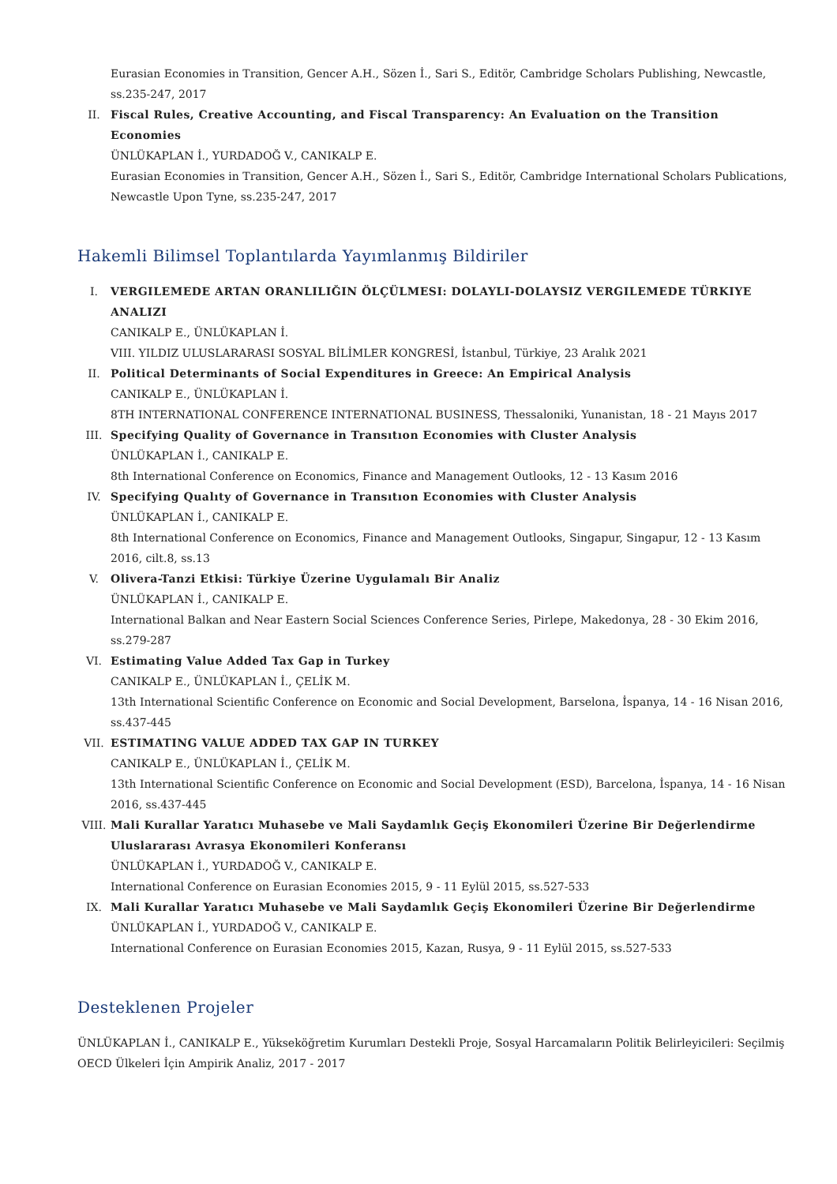Eurasian Economies in Transition, Gencer A.H., Sözen İ., Sari S., Editör, Cambridge Scholars Publishing, Newcastle, ss.235-247, 2017
II. Fiscal Rules, Creative Accounting, and Fiscal Transparency: An Evaluation on the Transition Economies
ÜNLÜKAPLAN İ., YURDADOĞ V., CANIKALP E.
Eurasian Economies in Transition, Gencer A.H., Sözen İ., Sari S., Editör, Cambridge International Scholars Publications, Newcastle Upon Tyne, ss.235-247, 2017
Hakemli Bilimsel Toplantılarda Yayımlanmış Bildiriler
I. VERGILEMEDE ARTAN ORANLILIĞIN ÖLÇÜLMESI: DOLAYLI-DOLAYSIZ VERGILEMEDE TÜRKIYE ANALIZI
CANIKALP E., ÜNLÜKAPLAN İ.
VIII. YILDIZ ULUSLARARASI SOSYAL BİLİMLER KONGRESİ, İstanbul, Türkiye, 23 Aralık 2021
II. Political Determinants of Social Expenditures in Greece: An Empirical Analysis
CANIKALP E., ÜNLÜKAPLAN İ.
8TH INTERNATIONAL CONFERENCE INTERNATIONAL BUSINESS, Thessaloniki, Yunanistan, 18 - 21 Mayıs 2017
III. Specifying Quality of Governance in Transıtıon Economies with Cluster Analysis
ÜNLÜKAPLAN İ., CANIKALP E.
8th International Conference on Economics, Finance and Management Outlooks, 12 - 13 Kasım 2016
IV. Specifying Qualıty of Governance in Transıtıon Economies with Cluster Analysis
ÜNLÜKAPLAN İ., CANIKALP E.
8th International Conference on Economics, Finance and Management Outlooks, Singapur, Singapur, 12 - 13 Kasım 2016, cilt.8, ss.13
V. Olivera-Tanzi Etkisi: Türkiye Üzerine Uygulamalı Bir Analiz
ÜNLÜKAPLAN İ., CANIKALP E.
International Balkan and Near Eastern Social Sciences Conference Series, Pirlepe, Makedonya, 28 - 30 Ekim 2016, ss.279-287
VI. Estimating Value Added Tax Gap in Turkey
CANIKALP E., ÜNLÜKAPLAN İ., ÇELİK M.
13th International Scientific Conference on Economic and Social Development, Barselona, İspanya, 14 - 16 Nisan 2016, ss.437-445
VII. ESTIMATING VALUE ADDED TAX GAP IN TURKEY
CANIKALP E., ÜNLÜKAPLAN İ., ÇELİK M.
13th International Scientific Conference on Economic and Social Development (ESD), Barcelona, İspanya, 14 - 16 Nisan 2016, ss.437-445
VIII. Mali Kurallar Yaratıcı Muhasebe ve Mali Saydamlık Geçiş Ekonomileri Üzerine Bir Değerlendirme Uluslararası Avrasya Ekonomileri Konferansı
ÜNLÜKAPLAN İ., YURDADOĞ V., CANIKALP E.
International Conference on Eurasian Economies 2015, 9 - 11 Eylül 2015, ss.527-533
IX. Mali Kurallar Yaratıcı Muhasebe ve Mali Saydamlık Geçiş Ekonomileri Üzerine Bir Değerlendirme
ÜNLÜKAPLAN İ., YURDADOĞ V., CANIKALP E.
International Conference on Eurasian Economies 2015, Kazan, Rusya, 9 - 11 Eylül 2015, ss.527-533
Desteklenen Projeler
ÜNLÜKAPLAN İ., CANIKALP E., Yükseköğretim Kurumları Destekli Proje, Sosyal Harcamaların Politik Belirleyicileri: Seçilmiş OECD Ülkeleri İçin Ampirik Analiz, 2017 - 2017